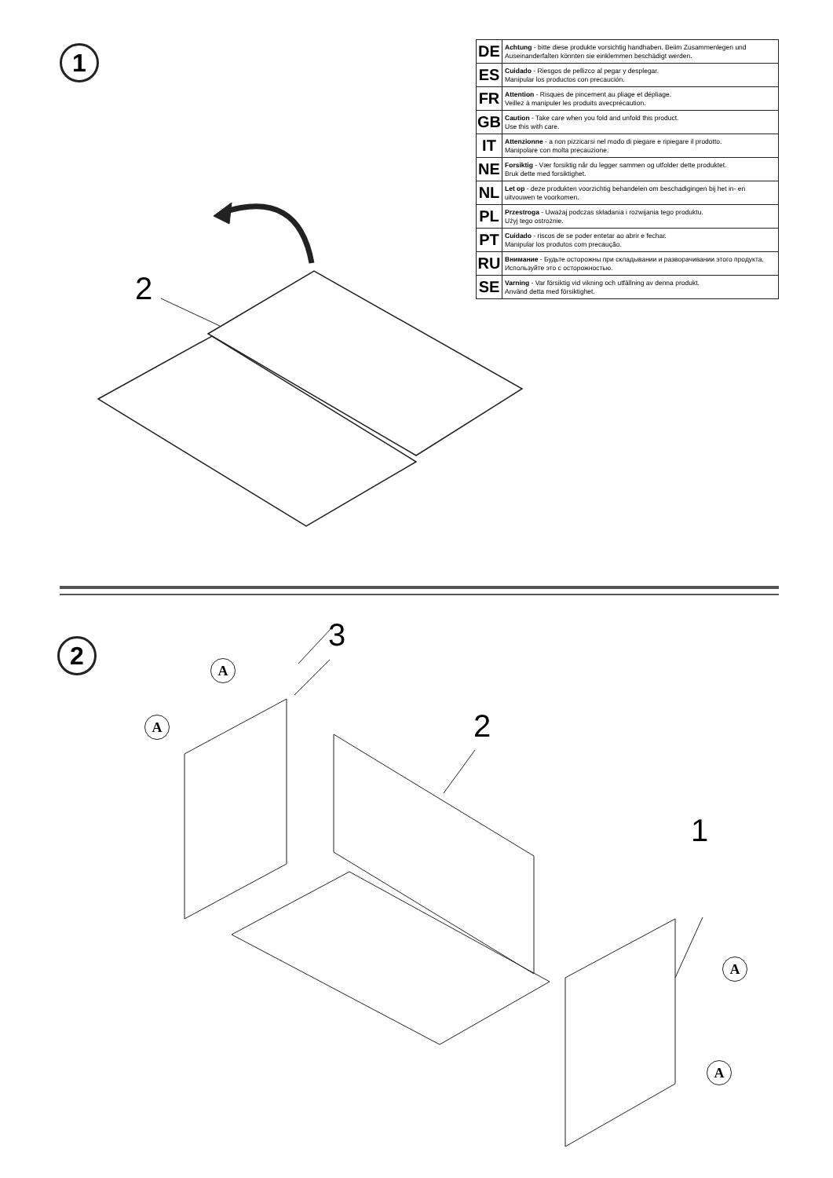1
| DE | Achtung - bitte diese produkte vorsichtig handhaben. Beiim Zusammenlegen und Auseinanderfalten könnten sie einklemmen beschädigt werden. |
| ES | Cuidado - Riesgos de pellizco al pegar y desplegar. Manipular los productos con precaución. |
| FR | Attention - Risques de pincement au pliage et dépliage. Veillez à manipuler les produits avecprécaution. |
| GB | Caution - Take care when you fold and unfold this product. Use this with care. |
| IT | Attenzionne - a non pizzicarsi nel modo di piegare e ripiegare il prodotto. Manipolare con molta precauzione. |
| NE | Forsiktig - Vær forsiktig når du legger sammen og utfolder dette produktet. Bruk dette med forsiktighet. |
| NL | Let op - deze produkten voorzichtig behandelen om beschadigingen bij het in- en uitvouwen te voorkomen. |
| PL | Przestroga - Uważaj podczas składania i rozwijania tego produktu. Użyj tego ostrożnie. |
| PT | Cuidado - riscos de se poder entetar ao abrir e fechar. Manipular los produtos com precaução. |
| RU | Внимание - Будьте осторожны при складывании и разворачивании этого продукта. Используйте это с осторожностью. |
| SE | Varning - Var försiktig vid vikning och utfällning av denna produkt. Använd detta med försiktighet. |
2
2 3
2
1
A
A
A
A